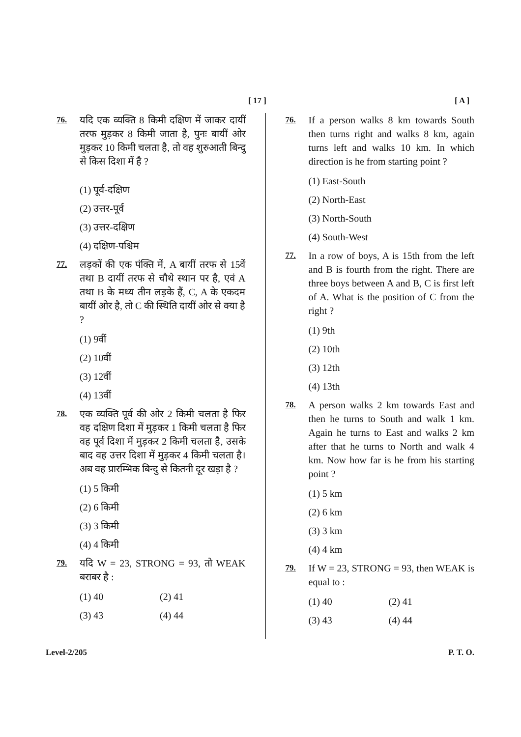[ 17 ] [ A ]
76. यदि एक व्यक्ति 8 किमी दक्षिण में जाकर दायीं तरफ मुड़कर 8 किमी जाता है, पुनः बायीं ओर मुड़कर 10 किमी चलता है, तो वह शुरुआती बिन्दु से किस दिशा में है ?
(1) पूर्व-दक्षिण
(2) उत्तर-पूर्व
(3) उत्तर-दक्षिण
(4) दक्षिण-पश्चिम
77. लड़कों की एक पंक्ति में, A बायीं तरफ से 15वें तथा B दायीं तरफ से चौथे स्थान पर है, एवं A तथा B के मध्य तीन लड़के हैं, C, A के एकदम बायीं ओर है, तो C की स्थिति दायीं ओर से क्या है ?
(1) 9वीं
(2) 10वीं
(3) 12वीं
(4) 13वीं
78. एक व्यक्ति पूर्व की ओर 2 किमी चलता है फिर वह दक्षिण दिशा में मुड़कर 1 किमी चलता है फिर वह पूर्व दिशा में मुड़कर 2 किमी चलता है, उसके बाद वह उत्तर दिशा में मुड़कर 4 किमी चलता है। अब वह प्रारम्भिक बिन्दु से कितनी दूर खड़ा है ?
(1) 5 किमी
(2) 6 किमी
(3) 3 किमी
(4) 4 किमी
79. यदि W = 23, STRONG = 93, तो WEAK बराबर है :
(1) 40 (2) 41 (3) 43 (4) 44
76. If a person walks 8 km towards South then turns right and walks 8 km, again turns left and walks 10 km. In which direction is he from starting point ?
(1) East-South
(2) North-East
(3) North-South
(4) South-West
77. In a row of boys, A is 15th from the left and B is fourth from the right. There are three boys between A and B, C is first left of A. What is the position of C from the right ?
(1) 9th
(2) 10th
(3) 12th
(4) 13th
78. A person walks 2 km towards East and then he turns to South and walk 1 km. Again he turns to East and walks 2 km after that he turns to North and walk 4 km. Now how far is he from his starting point ?
(1) 5 km
(2) 6 km
(3) 3 km
(4) 4 km
79. If W = 23, STRONG = 93, then WEAK is equal to :
(1) 40 (2) 41 (3) 43 (4) 44
Level-2/205 P. T. O.